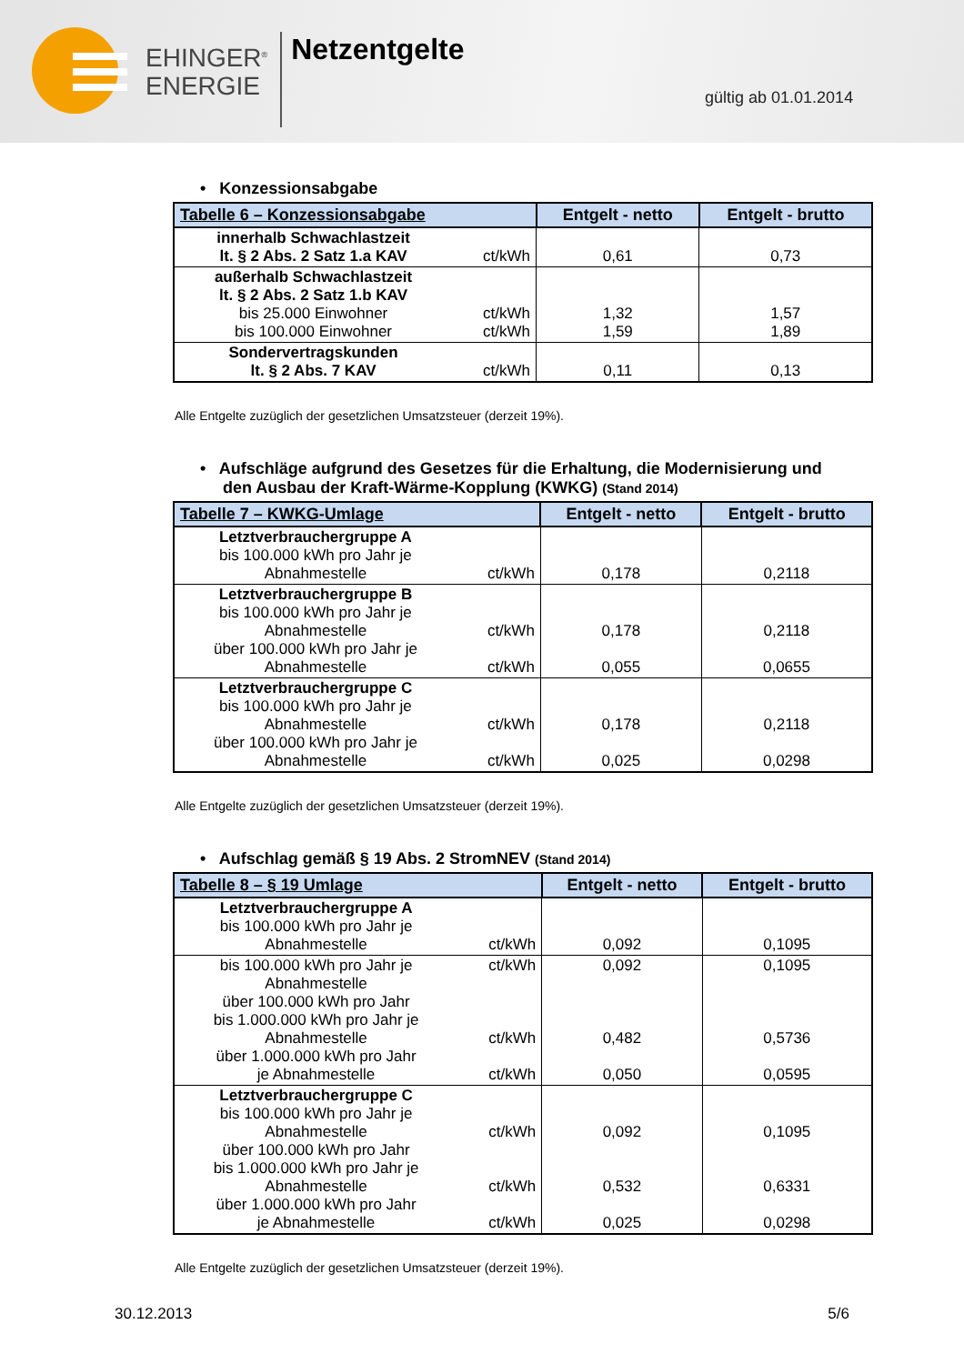EHINGER<sup>®</sup>
ENERGIE
Netzentgelte
gültig ab 01.01.2014
• Konzessionsabgabe
| Tabelle 6 – Konzessionsabgabe | | Entgelt - netto | Entgelt - brutto |
| --- | --- | --- | --- |
| innerhalb Schwachlastzeit lt. § 2 Abs. 2 Satz 1.a KAV | ct/kWh | 0,61 | 0,73 |
| außerhalb Schwachlastzeit lt. § 2 Abs. 2 Satz 1.b KAV bis 25.000 Einwohner bis 100.000 Einwohner | ct/kWh ct/kWh | 1,32 1,59 | 1,57 1,89 |
| Sondervertragskunden lt. § 2 Abs. 7 KAV | ct/kWh | 0,11 | 0,13 |
Alle Entgelte zuzüglich der gesetzlichen Umsatzsteuer (derzeit 19%).
• Aufschläge aufgrund des Gesetzes für die Erhaltung, die Modernisierung und
den Ausbau der Kraft-Wärme-Kopplung (KWKG) (Stand 2014)
| Tabelle 7 – KWKG-Umlage | | Entgelt - netto | Entgelt - brutto |
| --- | --- | --- | --- |
| Letztverbrauchergruppe A bis 100.000 kWh pro Jahr je Abnahmestelle | ct/kWh | 0,178 | 0,2118 |
| Letztverbrauchergruppe B bis 100.000 kWh pro Jahr je Abnahmestelle über 100.000 kWh pro Jahr je Abnahmestelle | ct/kWh ct/kWh | 0,178 0,055 | 0,2118 0,0655 |
| Letztverbrauchergruppe C bis 100.000 kWh pro Jahr je Abnahmestelle über 100.000 kWh pro Jahr je Abnahmestelle | ct/kWh ct/kWh | 0,178 0,025 | 0,2118 0,0298 |
Alle Entgelte zuzüglich der gesetzlichen Umsatzsteuer (derzeit 19%).
• Aufschlag gemäß § 19 Abs. 2 StromNEV (Stand 2014)
| Tabelle 8 – § 19 Umlage | | Entgelt - netto | Entgelt - brutto |
| --- | --- | --- | --- |
| Letztverbrauchergruppe A bis 100.000 kWh pro Jahr je Abnahmestelle | ct/kWh | 0,092 | 0,1095 |
| bis 100.000 kWh pro Jahr je Abnahmestelle über 100.000 kWh pro Jahr bis 1.000.000 kWh pro Jahr je Abnahmestelle über 1.000.000 kWh pro Jahr je Abnahmestelle | ct/kWh ct/kWh ct/kWh | 0,092 0,482 0,050 | 0,1095 0,5736 0,0595 |
| Letztverbrauchergruppe C bis 100.000 kWh pro Jahr je Abnahmestelle über 100.000 kWh pro Jahr bis 1.000.000 kWh pro Jahr je Abnahmestelle über 1.000.000 kWh pro Jahr je Abnahmestelle | ct/kWh ct/kWh ct/kWh | 0,092 0,532 0,025 | 0,1095 0,6331 0,0298 |
Alle Entgelte zuzüglich der gesetzlichen Umsatzsteuer (derzeit 19%).
30.12.2013 5/6